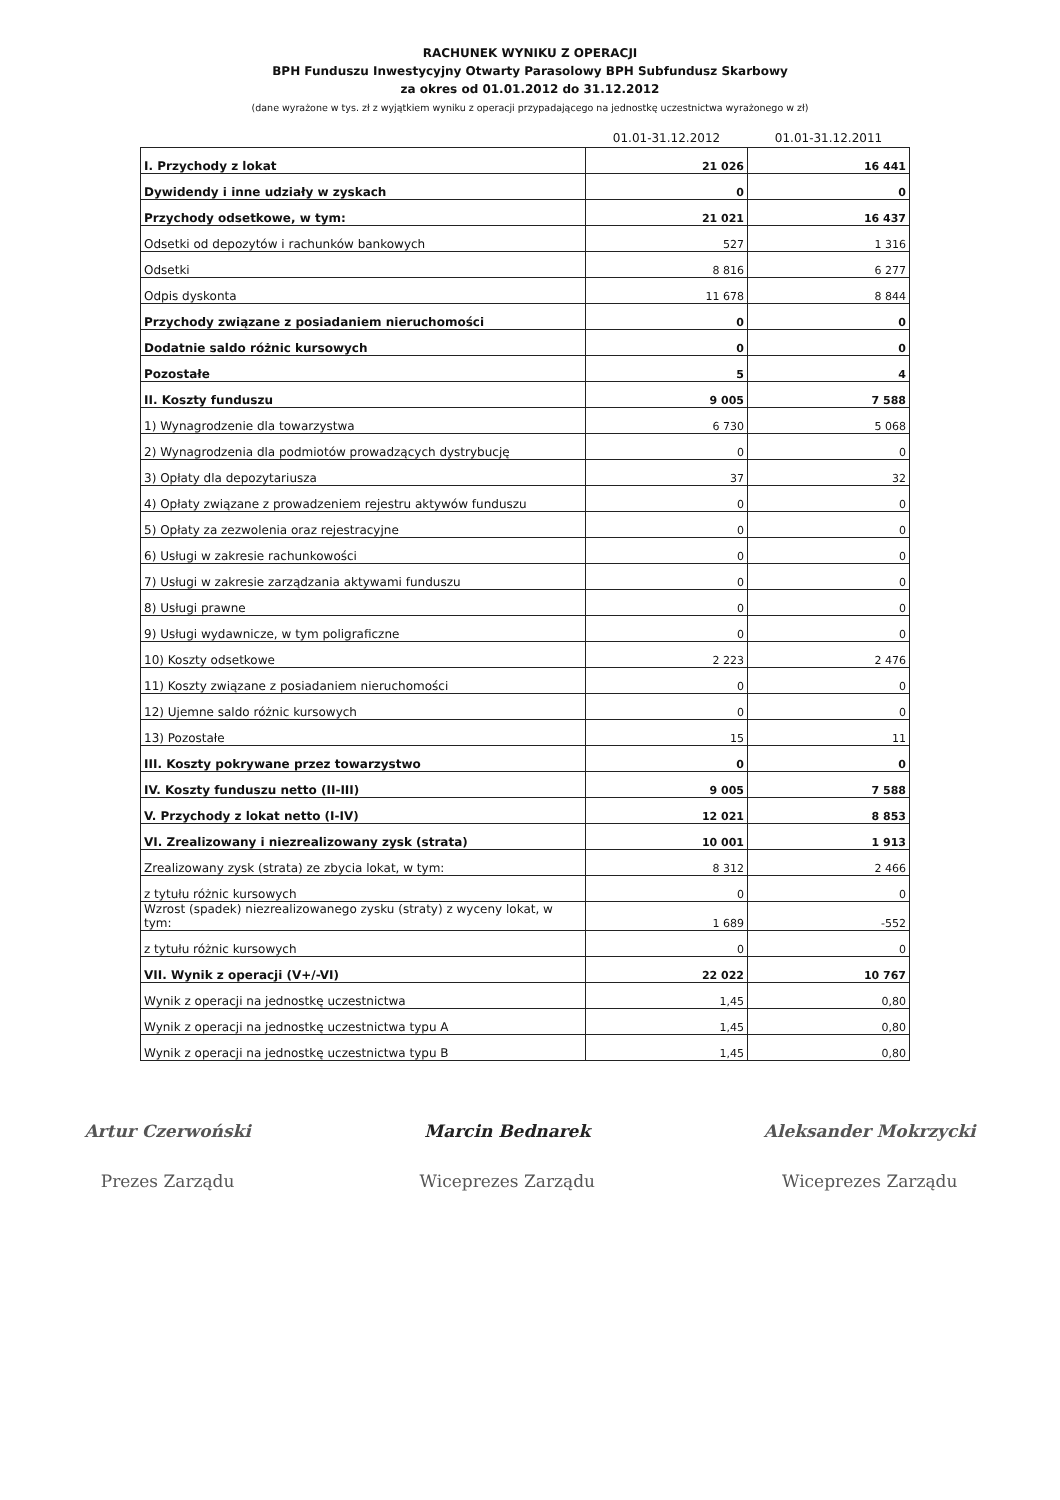RACHUNEK WYNIKU Z OPERACJI
BPH Funduszu Inwestycyjny Otwarty Parasolowy BPH Subfundusz Skarbowy
za okres od 01.01.2012 do 31.12.2012
(dane wyrażone w tys. zł z wyjątkiem wyniku z operacji przypadającego na jednostkę uczestnictwa wyrażonego w zł)
| | 01.01-31.12.2012 | 01.01-31.12.2011 |
| --- | --- | --- |
| I. Przychody z lokat | 21 026 | 16 441 |
| Dywidendy i inne udziały w zyskach | 0 | 0 |
| Przychody odsetkowe, w tym: | 21 021 | 16 437 |
| Odsetki od depozytów i rachunków bankowych | 527 | 1 316 |
| Odsetki | 8 816 | 6 277 |
| Odpis dyskonta | 11 678 | 8 844 |
| Przychody związane z posiadaniem nieruchomości | 0 | 0 |
| Dodatnie saldo różnic kursowych | 0 | 0 |
| Pozostałe | 5 | 4 |
| II. Koszty funduszu | 9 005 | 7 588 |
| 1) Wynagrodzenie dla towarzystwa | 6 730 | 5 068 |
| 2) Wynagrodzenia dla podmiotów prowadzących dystrybucję | 0 | 0 |
| 3) Opłaty dla depozytariusza | 37 | 32 |
| 4) Opłaty związane z prowadzeniem rejestru aktywów funduszu | 0 | 0 |
| 5) Opłaty za zezwolenia oraz rejestracyjne | 0 | 0 |
| 6) Usługi w zakresie rachunkowości | 0 | 0 |
| 7) Usługi w zakresie zarządzania aktywami funduszu | 0 | 0 |
| 8) Usługi prawne | 0 | 0 |
| 9) Usługi wydawnicze, w tym poligraficzne | 0 | 0 |
| 10) Koszty odsetkowe | 2 223 | 2 476 |
| 11) Koszty związane z posiadaniem nieruchomości | 0 | 0 |
| 12) Ujemne saldo różnic kursowych | 0 | 0 |
| 13) Pozostałe | 15 | 11 |
| III. Koszty pokrywane przez towarzystwo | 0 | 0 |
| IV. Koszty funduszu netto (II-III) | 9 005 | 7 588 |
| V. Przychody z lokat netto (I-IV) | 12 021 | 8 853 |
| VI. Zrealizowany i niezrealizowany zysk (strata) | 10 001 | 1 913 |
| Zrealizowany zysk (strata) ze zbycia lokat, w tym: | 8 312 | 2 466 |
| z tytułu różnic kursowych | 0 | 0 |
| Wzrost (spadek) niezrealizowanego zysku (straty) z wyceny lokat, w tym: | 1 689 | -552 |
| z tytułu różnic kursowych | 0 | 0 |
| VII. Wynik z operacji (V+/-VI) | 22 022 | 10 767 |
| Wynik z operacji na jednostkę uczestnictwa | 1,45 | 0,80 |
| Wynik z operacji na jednostkę uczestnictwa typu A | 1,45 | 0,80 |
| Wynik z operacji na jednostkę uczestnictwa typu B | 1,45 | 0,80 |
Artur Czerwoński
Prezes Zarządu
Marcin Bednarek
Wiceprezes Zarządu
Aleksander Mokrzycki
Wiceprezes Zarządu